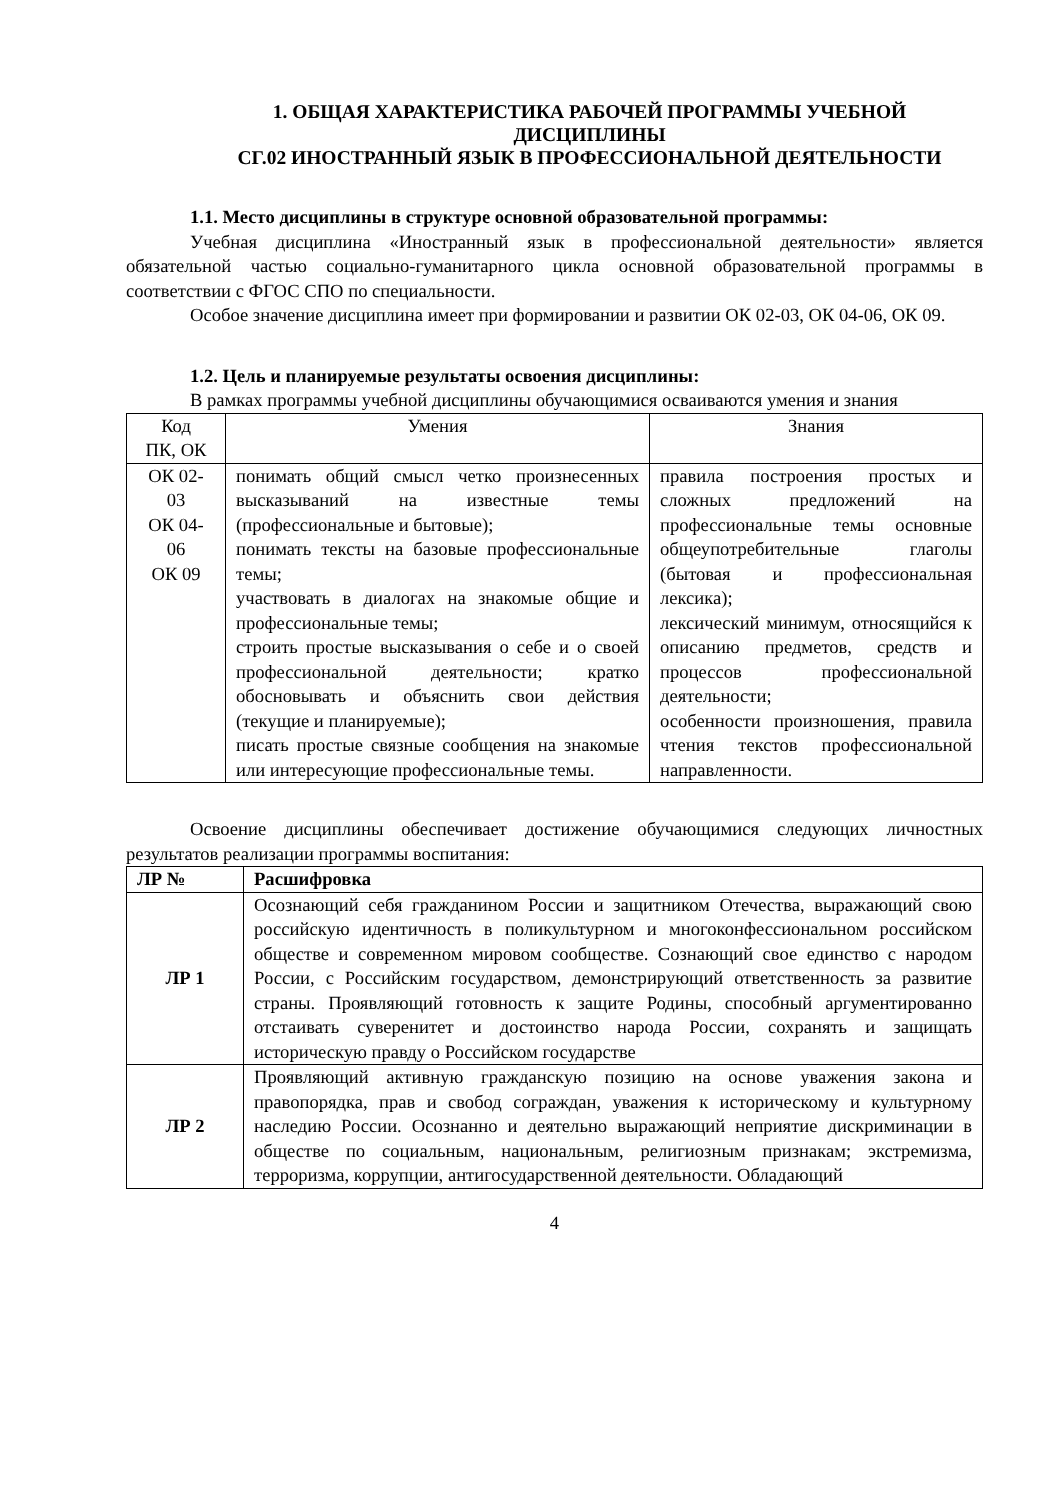1. ОБЩАЯ ХАРАКТЕРИСТИКА РАБОЧЕЙ ПРОГРАММЫ УЧЕБНОЙ ДИСЦИПЛИНЫ
СГ.02 ИНОСТРАННЫЙ ЯЗЫК В ПРОФЕССИОНАЛЬНОЙ ДЕЯТЕЛЬНОСТИ
1.1. Место дисциплины в структуре основной образовательной программы:
Учебная дисциплина «Иностранный язык в профессиональной деятельности» является обязательной частью социально-гуманитарного цикла основной образовательной программы в соответствии с ФГОС СПО по специальности.
Особое значение дисциплина имеет при формировании и развитии ОК 02-03, ОК 04-06, ОК 09.
1.2. Цель и планируемые результаты освоения дисциплины:
В рамках программы учебной дисциплины обучающимися осваиваются умения и знания
| Код ПК, ОК | Умения | Знания |
| ОК 02- 03 ОК 04- 06 ОК 09 | понимать общий смысл четко произнесенных высказываний на известные темы (профессиональные и бытовые); понимать тексты на базовые профессиональные темы; участвовать в диалогах на знакомые общие и профессиональные темы; строить простые высказывания о себе и о своей профессиональной деятельности; кратко обосновывать и объяснить свои действия (текущие и планируемые); писать простые связные сообщения на знакомые или интересующие профессиональные темы. | правила построения простых и сложных предложений на профессиональные темы основные общеупотребительные глаголы (бытовая и профессиональная лексика); лексический минимум, относящийся к описанию предметов, средств и процессов профессиональной деятельности; особенности произношения, правила чтения текстов профессиональной направленности. |
Освоение дисциплины обеспечивает достижение обучающимися следующих личностных результатов реализации программы воспитания:
| ЛР № | Расшифровка |
| --- | --- |
| ЛР 1 | Осознающий себя гражданином России и защитником Отечества, выражающий свою российскую идентичность в поликультурном и многоконфессиональном российском обществе и современном мировом сообществе. Сознающий свое единство с народом России, с Российским государством, демонстрирующий ответственность за развитие страны. Проявляющий готовность к защите Родины, способный аргументированно отстаивать суверенитет и достоинство народа России, сохранять и защищать историческую правду о Российском государстве |
| ЛР 2 | Проявляющий активную гражданскую позицию на основе уважения закона и правопорядка, прав и свобод сограждан, уважения к историческому и культурному наследию России. Осознанно и деятельно выражающий неприятие дискриминации в обществе по социальным, национальным, религиозным признакам; экстремизма, терроризма, коррупции, антигосударственной деятельности. Обладающий |
4